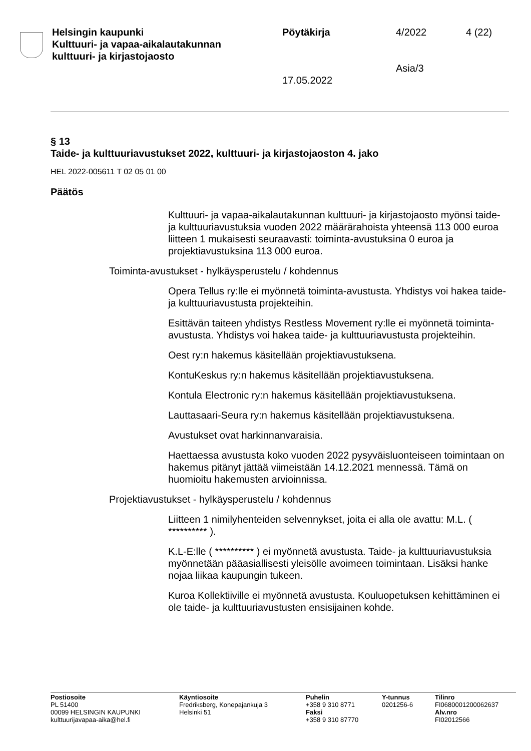Helsingin kaupunki
Kulttuuri- ja vapaa-aikalautakunnan
kulttuuri- ja kirjastojaosto
Pöytäkirja
17.05.2022
4/2022
Asia/3
4 (22)
§ 13
Taide- ja kulttuuriavustukset 2022, kulttuuri- ja kirjastojaoston 4. jako
HEL 2022-005611 T 02 05 01 00
Päätös
Kulttuuri- ja vapaa-aikalautakunnan kulttuuri- ja kirjastojaosto myönsi taide- ja kulttuuriavustuksia vuoden 2022 määrärahoista yhteensä 113 000 euroa liitteen 1 mukaisesti seuraavasti: toiminta-avustuksina 0 euroa ja projektiavustuksina 113 000 euroa.
Toiminta-avustukset - hylkäysperustelu / kohdennus
Opera Tellus ry:lle ei myönnetä toiminta-avustusta. Yhdistys voi hakea taide- ja kulttuuriavustusta projekteihin.
Esittävän taiteen yhdistys Restless Movement ry:lle ei myönnetä toiminta-avustusta. Yhdistys voi hakea taide- ja kulttuuriavustusta projekteihin.
Oest ry:n hakemus käsitellään projektiavustuksena.
KontuKeskus ry:n hakemus käsitellään projektiavustuksena.
Kontula Electronic ry:n hakemus käsitellään projektiavustuksena.
Lauttasaari-Seura ry:n hakemus käsitellään projektiavustuksena.
Avustukset ovat harkinnanvaraisia.
Haettaessa avustusta koko vuoden 2022 pysyväisluonteiseen toimintaan on hakemus pitänyt jättää viimeistään 14.12.2021 mennessä. Tämä on huomioitu hakemusten arvioinnissa.
Projektiavustukset - hylkäysperustelu / kohdennus
Liitteen 1 nimilyhenteiden selvennykset, joita ei alla ole avattu: M.L. ( ********** ).
K.L-E:lle ( ********** ) ei myönnetä avustusta. Taide- ja kulttuuriavustuksia myönnetään pääasiallisesti yleisölle avoimeen toimintaan. Lisäksi hanke nojaa liikaa kaupungin tukeen.
Kuroa Kollektiiville ei myönnetä avustusta. Kouluopetuksen kehittäminen ei ole taide- ja kulttuuriavustusten ensisijainen kohde.
Postiosoite
PL 51400
00099 HELSINGIN KAUPUNKI
kulttuurijavapaa-aika@hel.fi
Käyntiosoite
Fredriksberg, Konepajankuja 3
Helsinki 51
Puhelin
+358 9 310 8771
Faksi
+358 9 310 87770
Y-tunnus
0201256-6
Tilinro
FI0680001200062637
Alv.nro
FI02012566